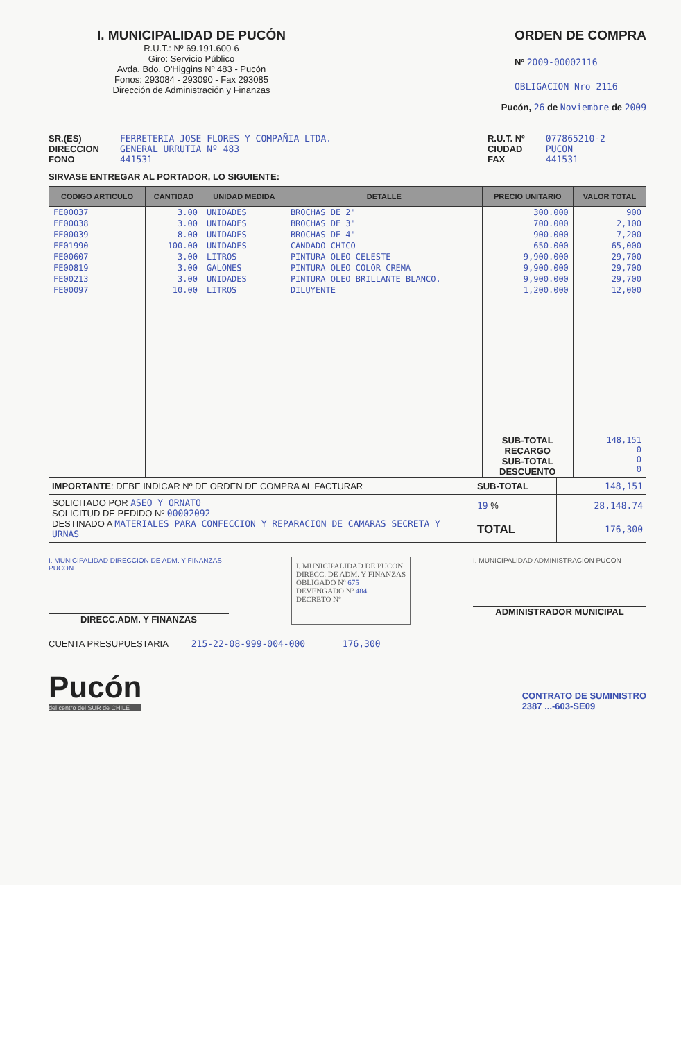I. MUNICIPALIDAD DE PUCÓN
R.U.T.: Nº 69.191.600-6
Giro: Servicio Público
Avda. Bdo. O'Higgins Nº 483 - Pucón
Fonos: 293084 - 293090 - Fax 293085
Dirección de Administración y Finanzas
ORDEN DE COMPRA
Nº 2009-00002116
OBLIGACION Nro 2116
Pucón, 26 de Noviembre de 2009
SR.(ES)
DIRECCION
FONO
FERRETERIA JOSE FLORES Y COMPAÑIA LTDA.
GENERAL URRUTIA Nº 483
441531
R.U.T. Nº
CIUDAD
FAX
077865210-2
PUCON
441531
SIRVASE ENTREGAR AL PORTADOR, LO SIGUIENTE:
| CODIGO ARTICULO | CANTIDAD | UNIDAD MEDIDA | DETALLE | PRECIO UNITARIO | VALOR TOTAL |
| --- | --- | --- | --- | --- | --- |
| FE00037 | 3.00 | UNIDADES | BROCHAS DE 2" | 300.000 | 900 |
| FE00038 | 3.00 | UNIDADES | BROCHAS DE 3" | 700.000 | 2,100 |
| FE00039 | 8.00 | UNIDADES | BROCHAS DE 4" | 900.000 | 7,200 |
| FE01990 | 100.00 | UNIDADES | CANDADO CHICO | 650.000 | 65,000 |
| FE00607 | 3.00 | LITROS | PINTURA OLEO CELESTE | 9,900.000 | 29,700 |
| FE00819 | 3.00 | GALONES | PINTURA OLEO COLOR CREMA | 9,900.000 | 29,700 |
| FE00213 | 3.00 | UNIDADES | PINTURA OLEO BRILLANTE BLANCO. | 9,900.000 | 29,700 |
| FE00097 | 10.00 | LITROS | DILUYENTE | 1,200.000 | 12,000 |
| | | | | SUB-TOTAL RECARGO SUB-TOTAL DESCUENTO | 148,151 0 0 0 |
| IMPORTANTE : DEBE INDICAR Nº DE ORDEN DE COMPRA AL FACTURAR | SUB-TOTAL | 148,151 |
| SOLICITADO POR ASEO Y ORNATO SOLICITUD DE PEDIDO Nº 00002092 DESTINADO A MATERIALES PARA CONFECCION Y REPARACION DE CAMARAS SECRETA Y URNAS | 19 % | 28,148.74 |
| | TOTAL | 176,300 |
I. MUNICIPALIDAD DIRECCION DE ADM. Y FINANZAS PUCON
DIRECC.ADM. Y FINANZAS
I. MUNICIPALIDAD DE PUCON
DIRECC. DE ADM. Y FINANZAS
OBLIGADO Nº 675
DEVENGADO Nº 484
DECRETO Nº
I. MUNICIPALIDAD ADMINISTRACION PUCON
ADMINISTRADOR MUNICIPAL
CUENTA PRESUPUESTARIA 215-22-08-999-004-000 176,300
Pucón
del centro del SUR de CHILE
CONTRATO DE SUMINISTRO
2387 ...-603-SE09